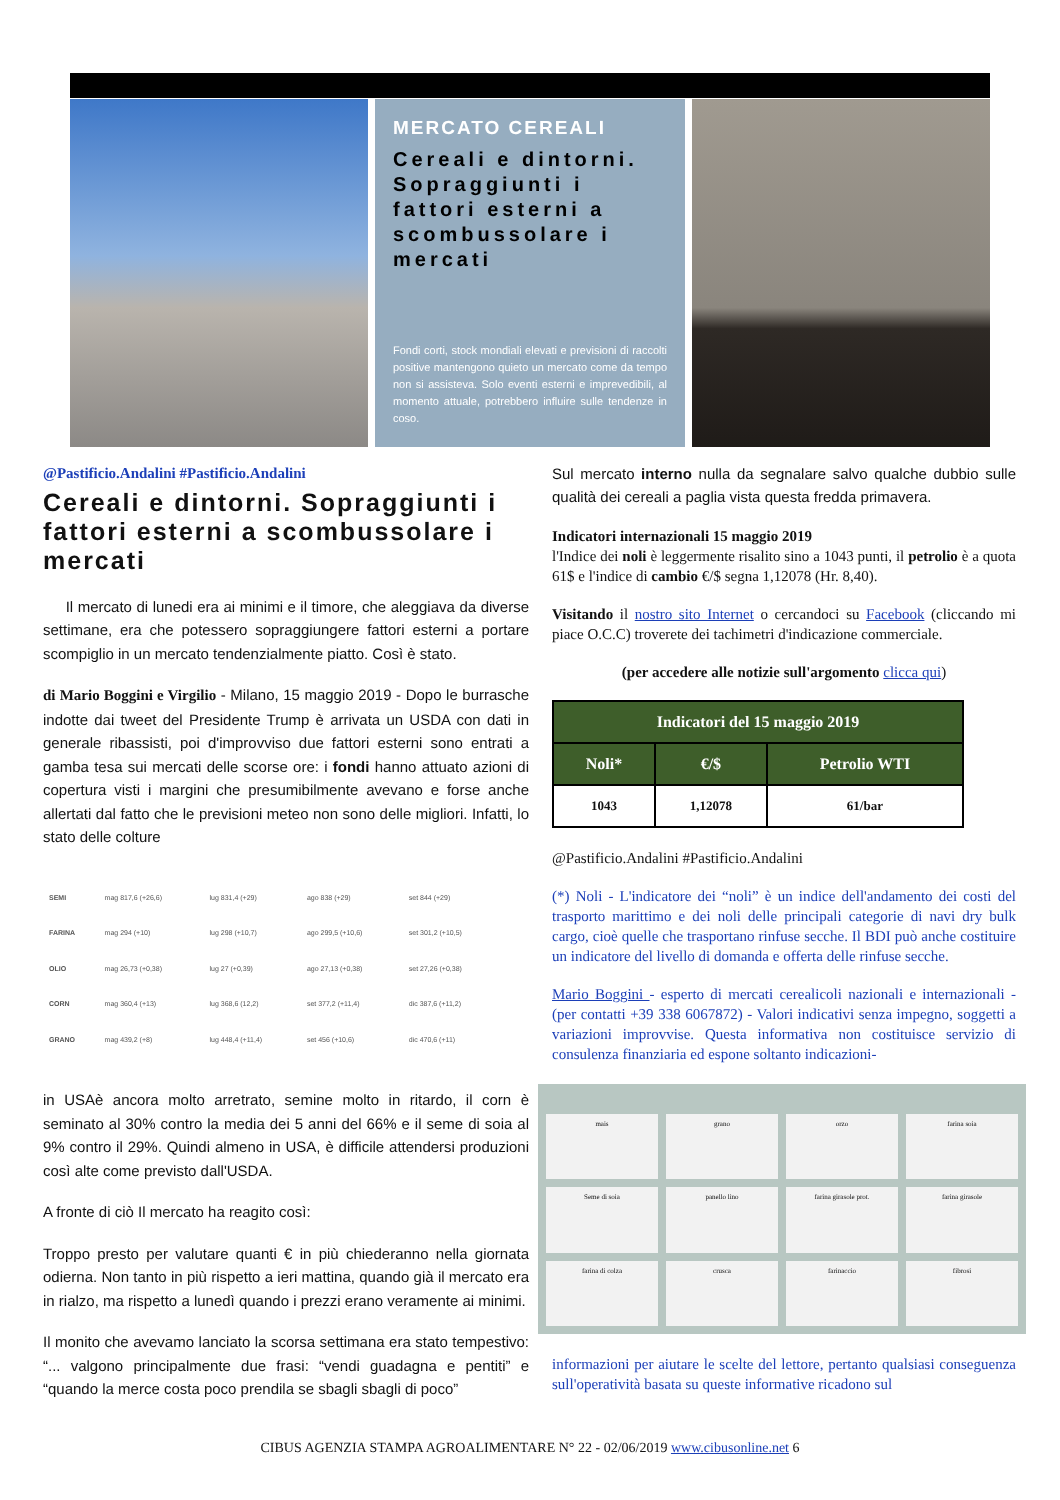MERCATO CEREALI
Cereali e dintorni. Sopraggiunti i fattori esterni a scombussolare i mercati
Fondi corti, stock mondiali elevati e previsioni di raccolti positive mantengono quieto un mercato come da tempo non si assisteva. Solo eventi esterni e imprevedibili, al momento attuale, potrebbero influire sulle tendenze in coso.
@Pastificio.Andalini #Pastificio.Andalini
Cereali e dintorni. Sopraggiunti i fattori esterni a scombussolare i mercati
Il mercato di lunedi era ai minimi e il timore, che aleggiava da diverse settimane, era che potessero sopraggiungere fattori esterni a portare scompiglio in un mercato tendenzialmente piatto. Così è stato.
di Mario Boggini e Virgilio - Milano, 15 maggio 2019 - Dopo le burrasche indotte dai tweet del Presidente Trump è arrivata un USDA con dati in generale ribassisti, poi d'improvviso due fattori esterni sono entrati a gamba tesa sui mercati delle scorse ore: i fondi hanno attuato azioni di copertura visti i margini che presumibilmente avevano e forse anche allertati dal fatto che le previsioni meteo non sono delle migliori. Infatti, lo stato delle colture
| SEMI | mag 817,6 (+26,6) | lug 831,4 (+29) | ago 838 (+29) | set 844 (+29) |
| FARINA | mag 294 (+10) | lug 298 (+10,7) | ago 299,5 (+10,6) | set 301,2 (+10,5) |
| OLIO | mag 26,73 (+0,38) | lug 27 (+0,39) | ago 27,13 (+0,38) | set 27,26 (+0,38) |
| CORN | mag 360,4 (+13) | lug 368,6 (12,2) | set 377,2 (+11,4) | dic 387,6 (+11,2) |
| GRANO | mag 439,2 (+8) | lug 448,4 (+11,4) | set 456 (+10,6) | dic 470,6 (+11) |
in USAè ancora molto arretrato, semine molto in ritardo, il corn è seminato al 30% contro la media dei 5 anni del 66% e il seme di soia al 9% contro il 29%. Quindi almeno in USA, è difficile attendersi produzioni così alte come previsto dall'USDA.
A fronte di ciò Il mercato ha reagito così:
Troppo presto per valutare quanti € in più chiederanno nella giornata odierna. Non tanto in più rispetto a ieri mattina, quando già il mercato era in rialzo, ma rispetto a lunedì quando i prezzi erano veramente ai minimi.
Il monito che avevamo lanciato la scorsa settimana era stato tempestivo: “... valgono principalmente due frasi: “vendi guadagna e pentiti” e “quando la merce costa poco prendila se sbagli sbagli di poco”
Sul mercato interno nulla da segnalare salvo qualche dubbio sulle qualità dei cereali a paglia vista questa fredda primavera.
Indicatori internazionali 15 maggio 2019
l'Indice dei noli è leggermente risalito sino a 1043 punti, il petrolio è a quota 61$ e l'indice di cambio €/$ segna 1,12078 (Hr. 8,40).
Visitando il nostro sito Internet o cercandoci su Facebook (cliccando mi piace O.C.C) troverete dei tachimetri d'indicazione commerciale.
(per accedere alle notizie sull'argomento clicca qui)
| Indicatori del 15 maggio 2019 | | |
| --- | --- | --- |
| Noli* | €/$ | Petrolio WTI |
| 1043 | 1,12078 | 61/bar |
@Pastificio.Andalini #Pastificio.Andalini
(*) Noli - L'indicatore dei “noli” è un indice dell'andamento dei costi del trasporto marittimo e dei noli delle principali categorie di navi dry bulk cargo, cioè quelle che trasportano rinfuse secche. Il BDI può anche costituire un indicatore del livello di domanda e offerta delle rinfuse secche.
Mario Boggini - esperto di mercati cerealicoli nazionali e internazionali - (per contatti +39 338 6067872) - Valori indicativi senza impegno, soggetti a variazioni improvvise. Questa informativa non costituisce servizio di consulenza finanziaria ed espone soltanto indicazioni-
mais
grano
orzo
farina soia
Seme di soia
panello lino
farina girasole prot.
farina girasole
farina di colza
crusca
farinaccio
fibrosi
informazioni per aiutare le scelte del lettore, pertanto qualsiasi conseguenza sull'operatività basata su queste informative ricadono sul
CIBUS AGENZIA STAMPA AGROALIMENTARE N° 22 - 02/06/2019 www.cibusonline.net 6